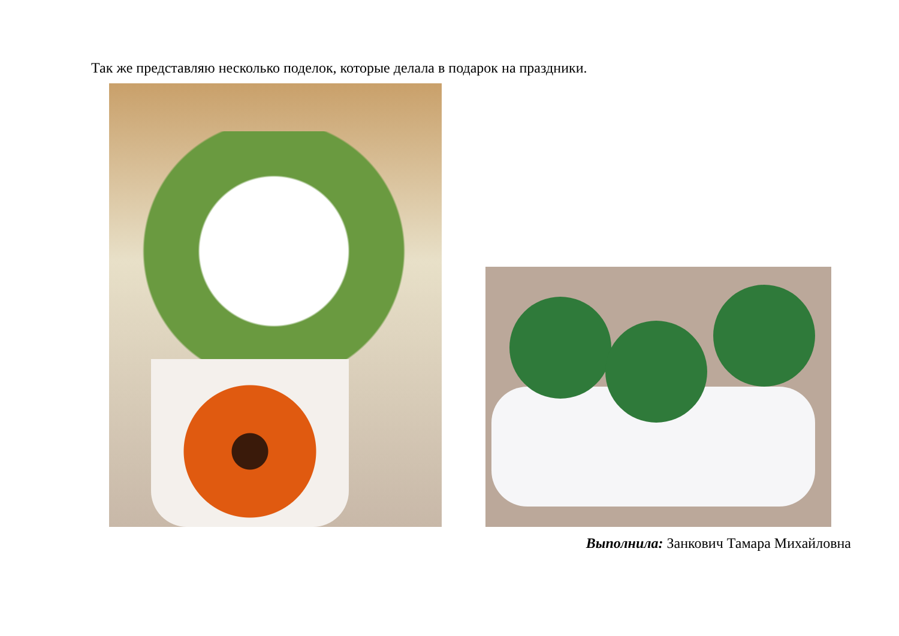Так же представляю несколько поделок, которые делала в подарок на праздники.
Выполнила: Занкович Тамара Михайловна